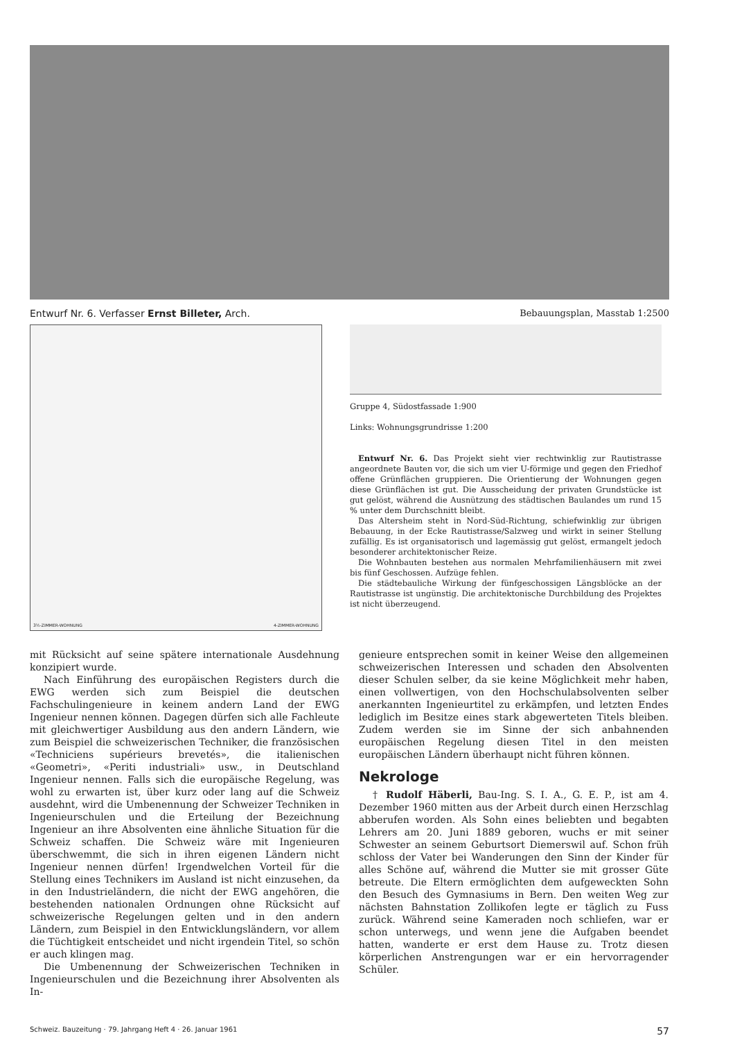Entwurf Nr. 6. Verfasser Ernst Billeter, Arch. Bebauungsplan, Masstab 1:2500
3½-ZIMMER-WOHNUNG 4-ZIMMER-WOHNUNG
Gruppe 4, Südostfassade 1:900
Links: Wohnungsgrundrisse 1:200
Entwurf Nr. 6. Das Projekt sieht vier rechtwinklig zur Rautistrasse angeordnete Bauten vor, die sich um vier U-förmige und gegen den Friedhof offene Grünflächen gruppieren. Die Orientierung der Wohnungen gegen diese Grünflächen ist gut. Die Ausscheidung der privaten Grundstücke ist gut gelöst, während die Ausnützung des städtischen Baulandes um rund 15 % unter dem Durchschnitt bleibt.
Das Altersheim steht in Nord-Süd-Richtung, schiefwinklig zur übrigen Bebauung, in der Ecke Rautistrasse/Salzweg und wirkt in seiner Stellung zufällig. Es ist organisatorisch und lagemässig gut gelöst, ermangelt jedoch besonderer architektonischer Reize.
Die Wohnbauten bestehen aus normalen Mehrfamilienhäusern mit zwei bis fünf Geschossen. Aufzüge fehlen.
Die städtebauliche Wirkung der fünfgeschossigen Längsblöcke an der Rautistrasse ist ungünstig. Die architektonische Durchbildung des Projektes ist nicht überzeugend.
mit Rücksicht auf seine spätere internationale Ausdehnung konzipiert wurde.
Nach Einführung des europäischen Registers durch die EWG werden sich zum Beispiel die deutschen Fachschulingenieure in keinem andern Land der EWG Ingenieur nennen können. Dagegen dürfen sich alle Fachleute mit gleichwertiger Ausbildung aus den andern Ländern, wie zum Beispiel die schweizerischen Techniker, die französischen «Techniciens supérieurs brevetés», die italienischen «Geometri», «Periti industriali» usw., in Deutschland Ingenieur nennen. Falls sich die europäische Regelung, was wohl zu erwarten ist, über kurz oder lang auf die Schweiz ausdehnt, wird die Umbenennung der Schweizer Techniken in Ingenieurschulen und die Erteilung der Bezeichnung Ingenieur an ihre Absolventen eine ähnliche Situation für die Schweiz schaffen. Die Schweiz wäre mit Ingenieuren überschwemmt, die sich in ihren eigenen Ländern nicht Ingenieur nennen dürfen! Irgendwelchen Vorteil für die Stellung eines Technikers im Ausland ist nicht einzusehen, da in den Industrieländern, die nicht der EWG angehören, die bestehenden nationalen Ordnungen ohne Rücksicht auf schweizerische Regelungen gelten und in den andern Ländern, zum Beispiel in den Entwicklungsländern, vor allem die Tüchtigkeit entscheidet und nicht irgendein Titel, so schön er auch klingen mag.
Die Umbenennung der Schweizerischen Techniken in Ingenieurschulen und die Bezeichnung ihrer Absolventen als In-
genieure entsprechen somit in keiner Weise den allgemeinen schweizerischen Interessen und schaden den Absolventen dieser Schulen selber, da sie keine Möglichkeit mehr haben, einen vollwertigen, von den Hochschulabsolventen selber anerkannten Ingenieurtitel zu erkämpfen, und letzten Endes lediglich im Besitze eines stark abgewerteten Titels bleiben. Zudem werden sie im Sinne der sich anbahnenden europäischen Regelung diesen Titel in den meisten europäischen Ländern überhaupt nicht führen können.
Nekrologe
† Rudolf Häberli, Bau-Ing. S. I. A., G. E. P., ist am 4. Dezember 1960 mitten aus der Arbeit durch einen Herzschlag abberufen worden. Als Sohn eines beliebten und begabten Lehrers am 20. Juni 1889 geboren, wuchs er mit seiner Schwester an seinem Geburtsort Diemerswil auf. Schon früh schloss der Vater bei Wanderungen den Sinn der Kinder für alles Schöne auf, während die Mutter sie mit grosser Güte betreute. Die Eltern ermöglichten dem aufgeweckten Sohn den Besuch des Gymnasiums in Bern. Den weiten Weg zur nächsten Bahnstation Zollikofen legte er täglich zu Fuss zurück. Während seine Kameraden noch schliefen, war er schon unterwegs, und wenn jene die Aufgaben beendet hatten, wanderte er erst dem Hause zu. Trotz diesen körperlichen Anstrengungen war er ein hervorragender Schüler.
Schweiz. Bauzeitung · 79. Jahrgang Heft 4 · 26. Januar 1961 57